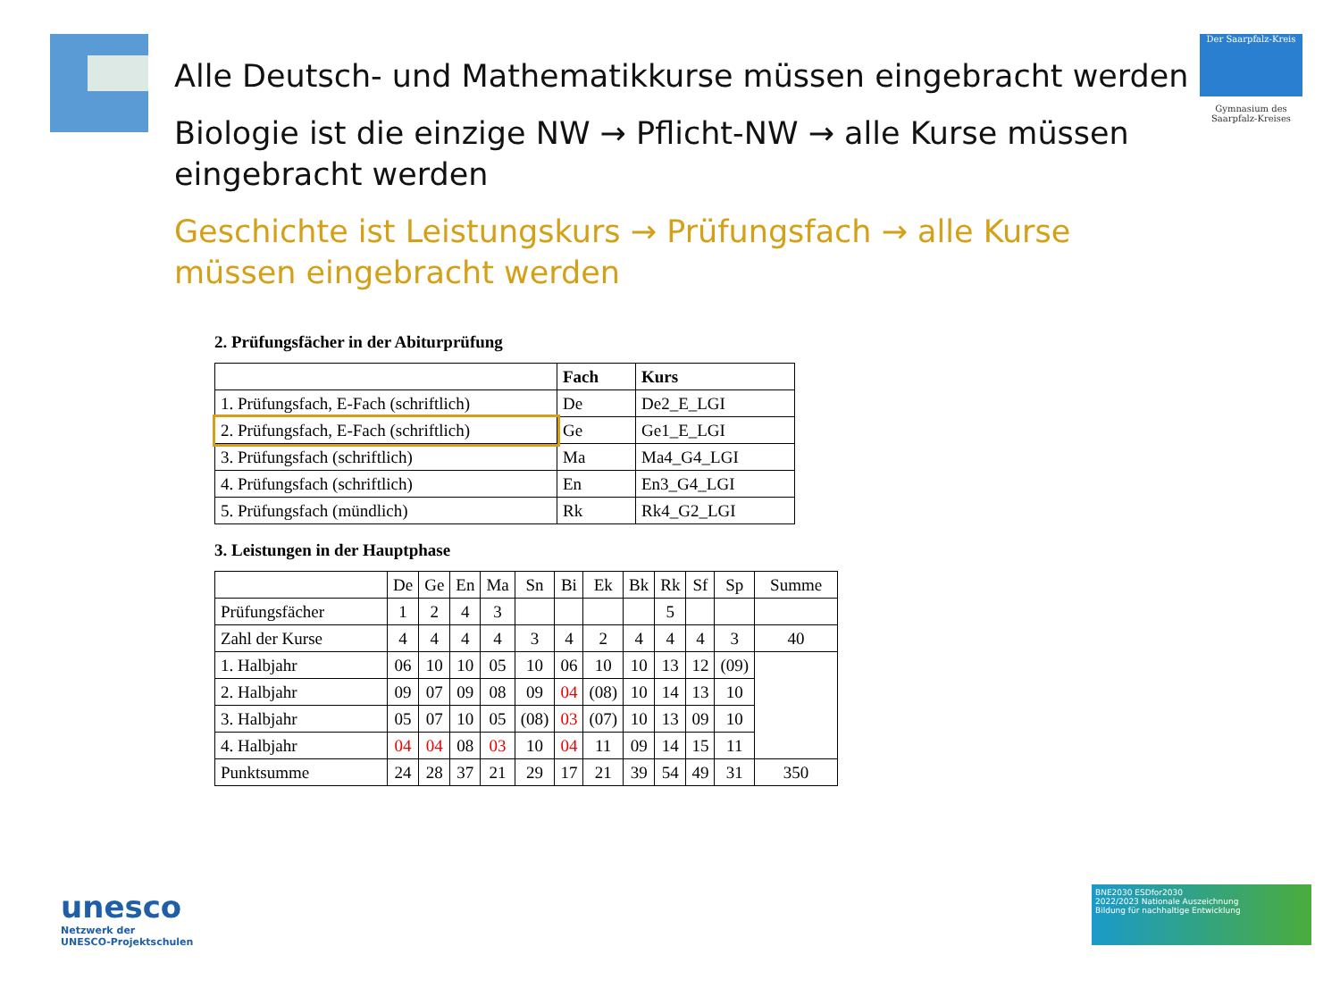Der Saarpfalz-Kreis
Gymnasium des Saarpfalz-Kreises
Alle Deutsch- und Mathematikkurse müssen eingebracht werden
Biologie ist die einzige NW → Pflicht-NW → alle Kurse müssen eingebracht werden
Geschichte ist Leistungskurs → Prüfungsfach → alle Kurse müssen eingebracht werden
2. Prüfungsfächer in der Abiturprüfung
| | Fach | Kurs |
| --- | --- | --- |
| 1. Prüfungsfach, E-Fach (schriftlich) | De | De2_E_LGI |
| 2. Prüfungsfach, E-Fach (schriftlich) | Ge | Ge1_E_LGI |
| 3. Prüfungsfach (schriftlich) | Ma | Ma4_G4_LGI |
| 4. Prüfungsfach (schriftlich) | En | En3_G4_LGI |
| 5. Prüfungsfach (mündlich) | Rk | Rk4_G2_LGI |
3. Leistungen in der Hauptphase
| | De | Ge | En | Ma | Sn | Bi | Ek | Bk | Rk | Sf | Sp | Summe |
| Prüfungsfächer | 1 | 2 | 4 | 3 | | | | | 5 | | | |
| Zahl der Kurse | 4 | 4 | 4 | 4 | 3 | 4 | 2 | 4 | 4 | 4 | 3 | 40 |
| 1. Halbjahr | 06 | 10 | 10 | 05 | 10 | 06 | 10 | 10 | 13 | 12 | (09) | |
| 2. Halbjahr | 09 | 07 | 09 | 08 | 09 | 04 | (08) | 10 | 14 | 13 | 10 | |
| 3. Halbjahr | 05 | 07 | 10 | 05 | (08) | 03 | (07) | 10 | 13 | 09 | 10 | |
| 4. Halbjahr | 04 | 04 | 08 | 03 | 10 | 04 | 11 | 09 | 14 | 15 | 11 | |
| Punktsumme | 24 | 28 | 37 | 21 | 29 | 17 | 21 | 39 | 54 | 49 | 31 | 350 |
unesco
Netzwerk der
UNESCO-Projektschulen
BNE2030 ESDfor2030
2022/2023 Nationale Auszeichnung
Bildung für nachhaltige Entwicklung